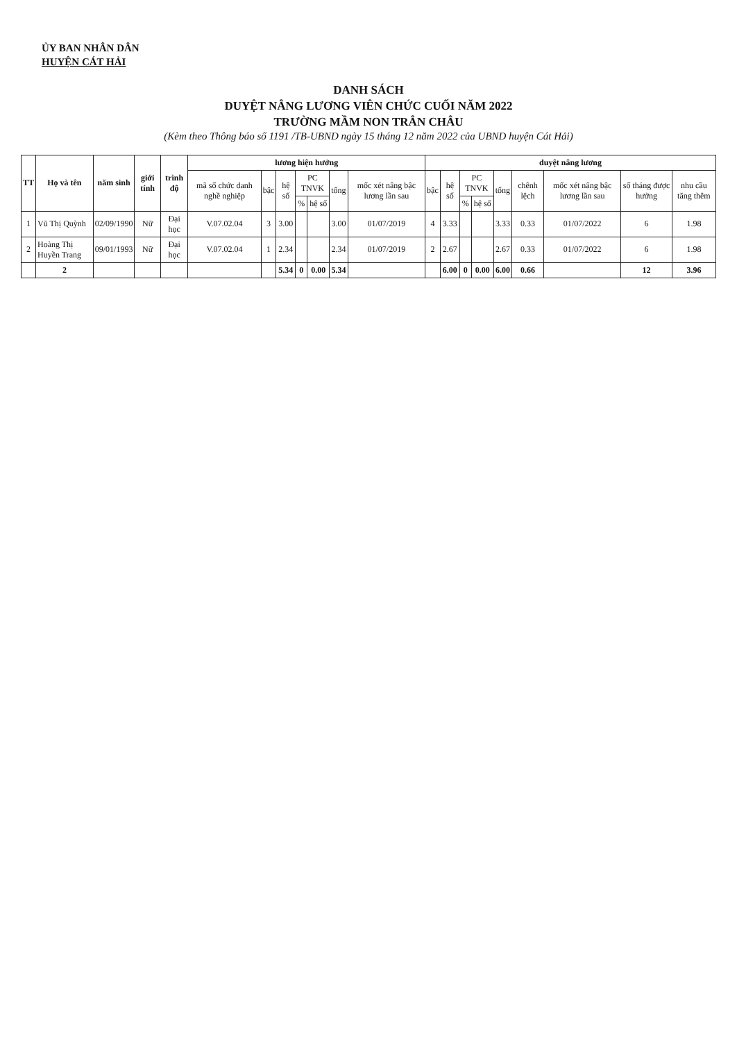ỦY BAN NHÂN DÂN
HUYỆN CÁT HẢI
DANH SÁCH
DUYỆT NÂNG LƯƠNG VIÊN CHỨC CUỐI NĂM 2022
TRƯỜNG MẦM NON TRÂN CHÂU
(Kèm theo Thông báo số 1191 /TB-UBND ngày 15 tháng 12 năm 2022 của UBND huyện Cát Hải)
| TT | Họ và tên | năm sinh | giới tính | trình độ | lương hiện hưởng | | | | | | | duyệt nâng lương | | | | | | | | |
| --- | --- | --- | --- | --- | --- | --- | --- | --- | --- | --- | --- | --- | --- | --- | --- | --- | --- | --- | --- | --- |
| | | | | | mã số chức danh nghề nghiệp | bậc | hệ số | PC TNVK | | tổng | mốc xét nâng bậc lương lần sau | bậc | hệ số | PC TNVK | | tổng | chênh lệch | mốc xét nâng bậc lương lần sau | số tháng được hưởng | nhu cầu tăng thêm |
| | | | | | | | | % | hệ số | | | | | % | hệ số | | | | | |
| 1 | Vũ Thị Quỳnh | 02/09/1990 | Nữ | Đại học | V.07.02.04 | 3 | 3.00 | | | 3.00 | 01/07/2019 | 4 | 3.33 | | | 3.33 | 0.33 | 01/07/2022 | 6 | 1.98 |
| 2 | Hoàng Thị Huyền Trang | 09/01/1993 | Nữ | Đại học | V.07.02.04 | 1 | 2.34 | | | 2.34 | 01/07/2019 | 2 | 2.67 | | | 2.67 | 0.33 | 01/07/2022 | 6 | 1.98 |
| | 2 | | | | | | 5.34 | 0 | 0.00 | 5.34 | | | 6.00 | 0 | 0.00 | 6.00 | 0.66 | | 12 | 3.96 |